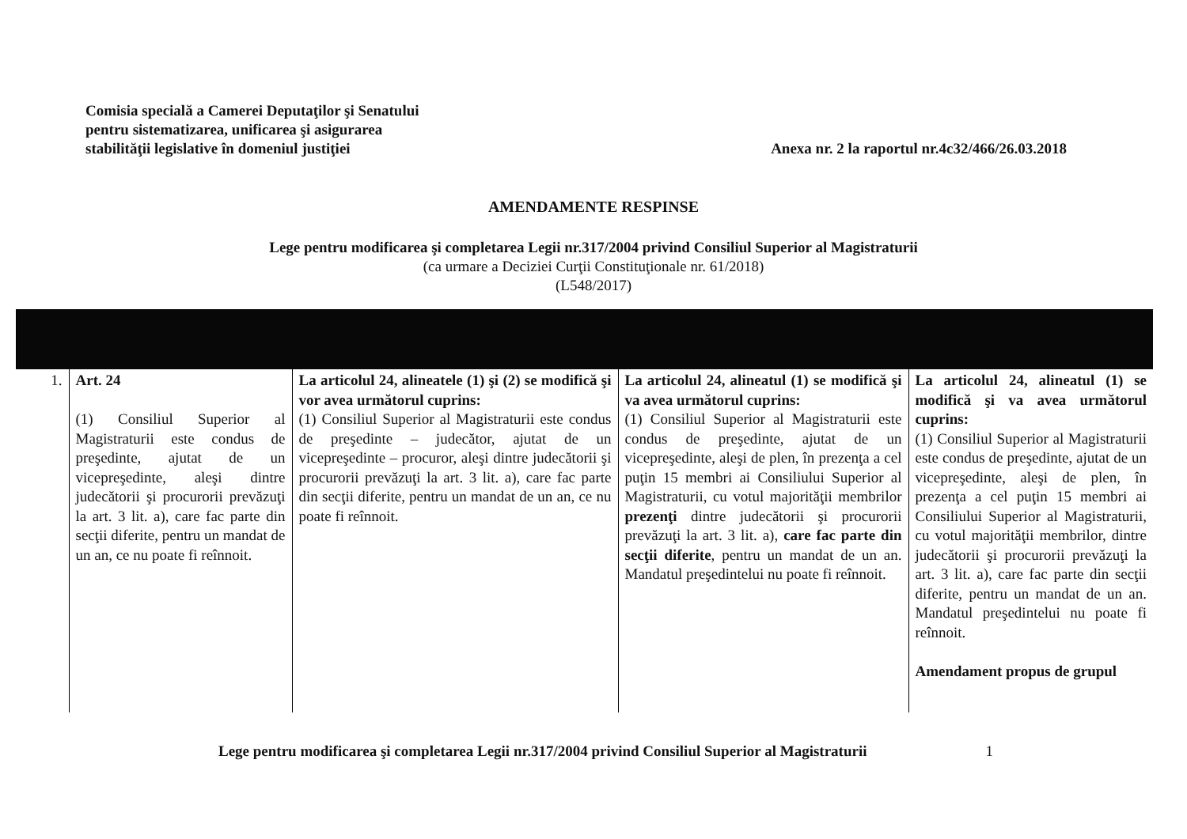Comisia specială a Camerei Deputaţilor şi Senatului
pentru sistematizarea, unificarea şi asigurarea
stabilităţii legislative în domeniul justiţiei
Anexa nr. 2 la raportul nr.4c32/466/26.03.2018
AMENDAMENTE RESPINSE
Lege pentru modificarea şi completarea Legii nr.317/2004 privind Consiliul Superior al Magistraturii
(ca urmare a Deciziei Curţii Constituţionale nr. 61/2018)
(L548/2017)
| 1. | Art. 24 (1) Consiliul Superior al Magistraturii este condus de preşedinte, ajutat de un vicepreşedinte, aleşi dintre judecătorii şi procurorii prevăzuţi la art. 3 lit. a), care fac parte din secţii diferite, pentru un mandat de un an, ce nu poate fi reînnoit. | La articolul 24, alineatele (1) şi (2) se modifică şi vor avea următorul cuprins: (1) Consiliul Superior al Magistraturii este condus de preşedinte – judecător, ajutat de un vicepreşedinte – procuror, aleşi dintre judecătorii şi procurorii prevăzuţi la art. 3 lit. a), care fac parte din secţii diferite, pentru un mandat de un an, ce nu poate fi reînnoit. | La articolul 24, alineatul (1) se modifică şi va avea următorul cuprins: (1) Consiliul Superior al Magistraturii este condus de preşedinte, ajutat de un vicepreşedinte, aleşi de plen, în prezenţa a cel puţin 15 membri ai Consiliului Superior al Magistraturii, cu votul majorităţii membrilor prezenţi dintre judecătorii şi procurorii prevăzuţi la art. 3 lit. a), care fac parte din secţii diferite , pentru un mandat de un an. Mandatul preşedintelui nu poate fi reînnoit. | La articolul 24, alineatul (1) se modifică şi va avea următorul cuprins: (1) Consiliul Superior al Magistraturii este condus de preşedinte, ajutat de un vicepreşedinte, aleşi de plen, în prezenţa a cel puţin 15 membri ai Consiliului Superior al Magistraturii, cu votul majorităţii membrilor, dintre judecătorii şi procurorii prevăzuţi la art. 3 lit. a), care fac parte din secţii diferite, pentru un mandat de un an. Mandatul preşedintelui nu poate fi reînnoit. Amendament propus de grupul |
Lege pentru modificarea şi completarea Legii nr.317/2004 privind Consiliul Superior al Magistraturii
1